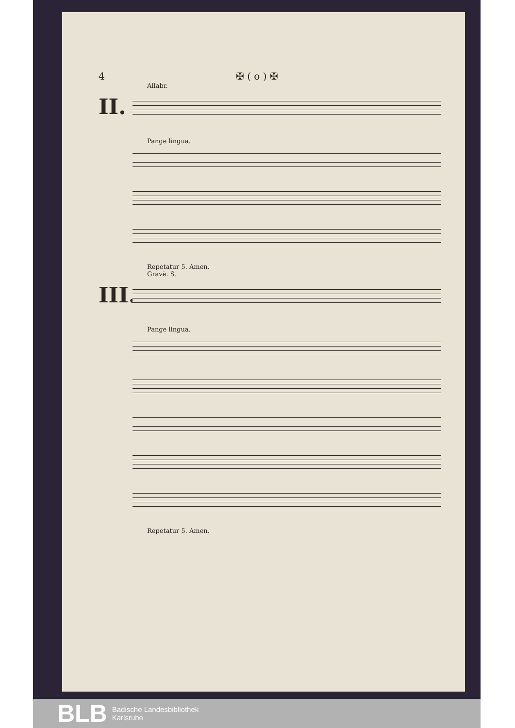4 ✠ ( o ) ✠
Allabr.
II.
Pange lingua.
Repetatur 5. Amen.
Gravè. S.
III.
Pange lingua.
Repetatur 5. Amen.
BLB
Badische Landesbibliothek
Karlsruhe